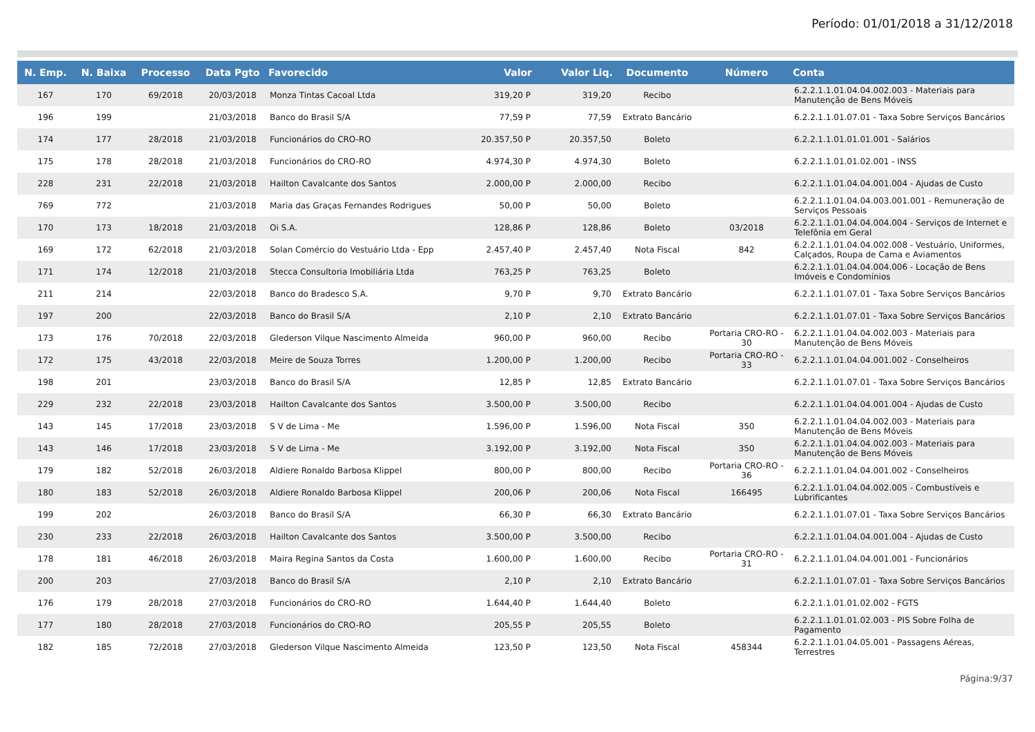Período: 01/01/2018 a 31/12/2018
| N. Emp. | N. Baixa | Processo | Data Pgto | Favorecido | Valor | Valor Liq. | Documento | Número | Conta |
| --- | --- | --- | --- | --- | --- | --- | --- | --- | --- |
| 167 | 170 | 69/2018 | 20/03/2018 | Monza Tintas Cacoal Ltda | 319,20 P | 319,20 | Recibo | | 6.2.2.1.1.01.04.04.002.003 - Materiais para Manutenção de Bens Móveis |
| 196 | 199 | | 21/03/2018 | Banco do Brasil S/A | 77,59 P | 77,59 | Extrato Bancário | | 6.2.2.1.1.01.07.01 - Taxa Sobre Serviços Bancários |
| 174 | 177 | 28/2018 | 21/03/2018 | Funcionários do CRO-RO | 20.357,50 P | 20.357,50 | Boleto | | 6.2.2.1.1.01.01.01.001 - Salários |
| 175 | 178 | 28/2018 | 21/03/2018 | Funcionários do CRO-RO | 4.974,30 P | 4.974,30 | Boleto | | 6.2.2.1.1.01.01.02.001 - INSS |
| 228 | 231 | 22/2018 | 21/03/2018 | Hailton Cavalcante dos Santos | 2.000,00 P | 2.000,00 | Recibo | | 6.2.2.1.1.01.04.04.001.004 - Ajudas de Custo |
| 769 | 772 | | 21/03/2018 | Maria das Graças Fernandes Rodrigues | 50,00 P | 50,00 | Boleto | | 6.2.2.1.1.01.04.04.003.001.001 - Remuneração de Serviços Pessoais |
| 170 | 173 | 18/2018 | 21/03/2018 | Oi S.A. | 128,86 P | 128,86 | Boleto | 03/2018 | 6.2.2.1.1.01.04.04.004.004 - Serviços de Internet e Telefônia em Geral |
| 169 | 172 | 62/2018 | 21/03/2018 | Solan Comércio do Vestuário Ltda - Epp | 2.457,40 P | 2.457,40 | Nota Fiscal | 842 | 6.2.2.1.1.01.04.04.002.008 - Vestuário, Uniformes, Calçados, Roupa de Cama e Aviamentos |
| 171 | 174 | 12/2018 | 21/03/2018 | Stecca Consultoria Imobiliária Ltda | 763,25 P | 763,25 | Boleto | | 6.2.2.1.1.01.04.04.004.006 - Locação de Bens Imóveis e Condomínios |
| 211 | 214 | | 22/03/2018 | Banco do Bradesco S.A. | 9,70 P | 9,70 | Extrato Bancário | | 6.2.2.1.1.01.07.01 - Taxa Sobre Serviços Bancários |
| 197 | 200 | | 22/03/2018 | Banco do Brasil S/A | 2,10 P | 2,10 | Extrato Bancário | | 6.2.2.1.1.01.07.01 - Taxa Sobre Serviços Bancários |
| 173 | 176 | 70/2018 | 22/03/2018 | Glederson Vilque Nascimento Almeida | 960,00 P | 960,00 | Recibo | Portaria CRO-RO - 30 | 6.2.2.1.1.01.04.04.002.003 - Materiais para Manutenção de Bens Móveis |
| 172 | 175 | 43/2018 | 22/03/2018 | Meire de Souza Torres | 1.200,00 P | 1.200,00 | Recibo | Portaria CRO-RO - 33 | 6.2.2.1.1.01.04.04.001.002 - Conselheiros |
| 198 | 201 | | 23/03/2018 | Banco do Brasil S/A | 12,85 P | 12,85 | Extrato Bancário | | 6.2.2.1.1.01.07.01 - Taxa Sobre Serviços Bancários |
| 229 | 232 | 22/2018 | 23/03/2018 | Hailton Cavalcante dos Santos | 3.500,00 P | 3.500,00 | Recibo | | 6.2.2.1.1.01.04.04.001.004 - Ajudas de Custo |
| 143 | 145 | 17/2018 | 23/03/2018 | S V de Lima - Me | 1.596,00 P | 1.596,00 | Nota Fiscal | 350 | 6.2.2.1.1.01.04.04.002.003 - Materiais para Manutenção de Bens Móveis |
| 143 | 146 | 17/2018 | 23/03/2018 | S V de Lima - Me | 3.192,00 P | 3.192,00 | Nota Fiscal | 350 | 6.2.2.1.1.01.04.04.002.003 - Materiais para Manutenção de Bens Móveis |
| 179 | 182 | 52/2018 | 26/03/2018 | Aldiere Ronaldo Barbosa Klippel | 800,00 P | 800,00 | Recibo | Portaria CRO-RO - 36 | 6.2.2.1.1.01.04.04.001.002 - Conselheiros |
| 180 | 183 | 52/2018 | 26/03/2018 | Aldiere Ronaldo Barbosa Klippel | 200,06 P | 200,06 | Nota Fiscal | 166495 | 6.2.2.1.1.01.04.04.002.005 - Combustíveis e Lubrificantes |
| 199 | 202 | | 26/03/2018 | Banco do Brasil S/A | 66,30 P | 66,30 | Extrato Bancário | | 6.2.2.1.1.01.07.01 - Taxa Sobre Serviços Bancários |
| 230 | 233 | 22/2018 | 26/03/2018 | Hailton Cavalcante dos Santos | 3.500,00 P | 3.500,00 | Recibo | | 6.2.2.1.1.01.04.04.001.004 - Ajudas de Custo |
| 178 | 181 | 46/2018 | 26/03/2018 | Maira Regina Santos da Costa | 1.600,00 P | 1.600,00 | Recibo | Portaria CRO-RO - 31 | 6.2.2.1.1.01.04.04.001.001 - Funcionários |
| 200 | 203 | | 27/03/2018 | Banco do Brasil S/A | 2,10 P | 2,10 | Extrato Bancário | | 6.2.2.1.1.01.07.01 - Taxa Sobre Serviços Bancários |
| 176 | 179 | 28/2018 | 27/03/2018 | Funcionários do CRO-RO | 1.644,40 P | 1.644,40 | Boleto | | 6.2.2.1.1.01.01.02.002 - FGTS |
| 177 | 180 | 28/2018 | 27/03/2018 | Funcionários do CRO-RO | 205,55 P | 205,55 | Boleto | | 6.2.2.1.1.01.01.02.003 - PIS Sobre Folha de Pagamento |
| 182 | 185 | 72/2018 | 27/03/2018 | Glederson Vilque Nascimento Almeida | 123,50 P | 123,50 | Nota Fiscal | 458344 | 6.2.2.1.1.01.04.05.001 - Passagens Aéreas, Terrestres |
Página:9/37